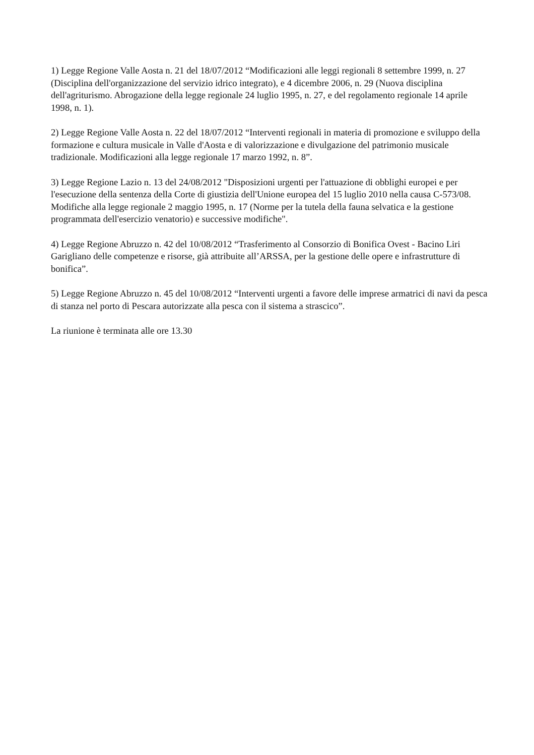1) Legge Regione Valle Aosta n. 21 del 18/07/2012 “Modificazioni alle leggi regionali 8 settembre 1999, n. 27 (Disciplina dell'organizzazione del servizio idrico integrato), e 4 dicembre 2006, n. 29 (Nuova disciplina dell'agriturismo. Abrogazione della legge regionale 24 luglio 1995, n. 27, e del regolamento regionale 14 aprile 1998, n. 1).
2) Legge Regione Valle Aosta n. 22 del 18/07/2012 “Interventi regionali in materia di promozione e sviluppo della formazione e cultura musicale in Valle d'Aosta e di valorizzazione e divulgazione del patrimonio musicale tradizionale. Modificazioni alla legge regionale 17 marzo 1992, n. 8”.
3) Legge Regione Lazio n. 13 del 24/08/2012 "Disposizioni urgenti per l'attuazione di obblighi europei e per l'esecuzione della sentenza della Corte di giustizia dell'Unione europea del 15 luglio 2010 nella causa C-573/08. Modifiche alla legge regionale 2 maggio 1995, n. 17 (Norme per la tutela della fauna selvatica e la gestione programmata dell'esercizio venatorio) e successive modifiche".
4) Legge Regione Abruzzo n. 42 del 10/08/2012 “Trasferimento al Consorzio di Bonifica Ovest - Bacino Liri Garigliano delle competenze e risorse, già attribuite all’ARSSA, per la gestione delle opere e infrastrutture di bonifica”.
5) Legge Regione Abruzzo n. 45 del 10/08/2012 “Interventi urgenti a favore delle imprese armatrici di navi da pesca di stanza nel porto di Pescara autorizzate alla pesca con il sistema a strascico”.
La riunione è terminata alle ore 13.30